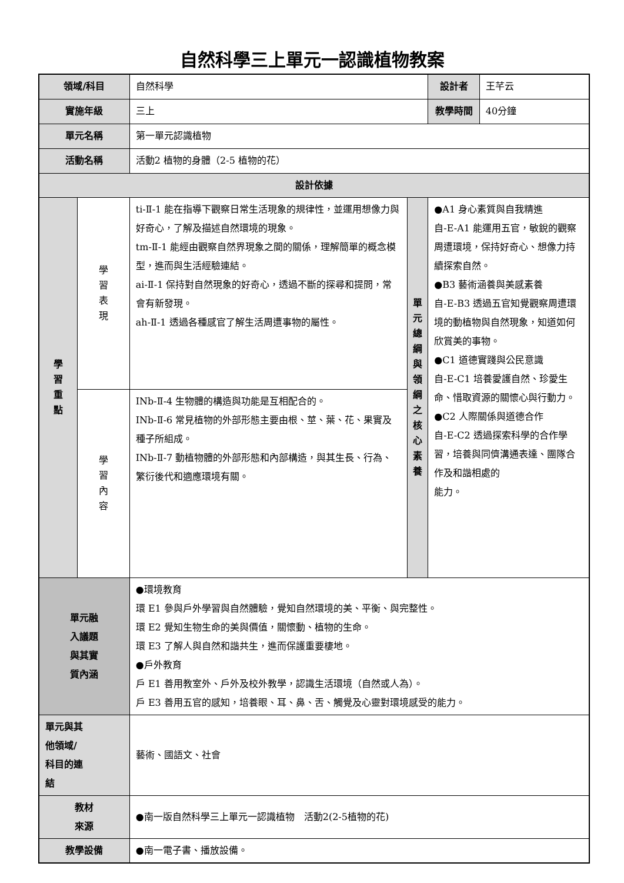自然科學三上單元一認識植物教案
| 領域/科目 | | 自然科學 | | 設計者 | 王芊云 |
| 實施年級 | | 三上 | | 教學時間 | 40分鐘 |
| 單元名稱 | | 第一單元認識植物 | | | |
| 活動名稱 | | 活動2 植物的身體（2-5 植物的花） | | | |
| 設計依據 | | | | | |
| 學 習 重 點 | 學 習 表 現 | ti-Ⅱ-1 能在指導下觀察日常生活現象的規律性，並運用想像力與好奇心，了解及描述自然環境的現象。 tm-Ⅱ-1 能經由觀察自然界現象之間的關係，理解簡單的概念模型，進而與生活經驗連結。 ai-Ⅱ-1 保持對自然現象的好奇心，透過不斷的探尋和提問，常會有新發現。 ah-Ⅱ-1 透過各種感官了解生活周遭事物的屬性。 | 單 元 總 綱 與 領 綱 之 核 心 素 養 | ●A1 身心素質與自我精進 自-E-A1 能運用五官，敏銳的觀察周遭環境，保持好奇心、想像力持續探索自然。 ●B3 藝術涵養與美感素養 自-E-B3 透過五官知覺觀察周遭環境的動植物與自然現象，知道如何欣賞美的事物。 ●C1 道德實踐與公民意識 自-E-C1 培養愛護自然、珍愛生命、惜取資源的關懷心與行動力。 ●C2 人際關係與道德合作 自-E-C2 透過探索科學的合作學習，培養與同儕溝通表達、團隊合作及和諧相處的 能力。 | |
| | 學 習 內 容 | INb-Ⅱ-4 生物體的構造與功能是互相配合的。 INb-Ⅱ-6 常見植物的外部形態主要由根、莖、葉、花、果實及種子所組成。 INb-Ⅱ-7 動植物體的外部形態和內部構造，與其生長、行為、繁衍後代和適應環境有關。 | | | |
| 單元融 入議題 與其實 質內涵 | | ●環境教育 環 E1 參與戶外學習與自然體驗，覺知自然環境的美、平衡、與完整性。 環 E2 覺知生物生命的美與價值，關懷動、植物的生命。 環 E3 了解人與自然和諧共生，進而保護重要棲地。 ●戶外教育 戶 E1 善用教室外、戶外及校外教學，認識生活環境（自然或人為）。 戶 E3 善用五官的感知，培養眼、耳、鼻、舌、觸覺及心靈對環境感受的能力。 | | | |
| 單元與其 他領域/ 科目的連 結 | | 藝術、國語文、社會 | | | |
| 教材 來源 | | ●南一版自然科學三上單元一認識植物 活動2(2-5植物的花) | | | |
| 教學設備 | | ●南一電子書、播放設備。 | | | |